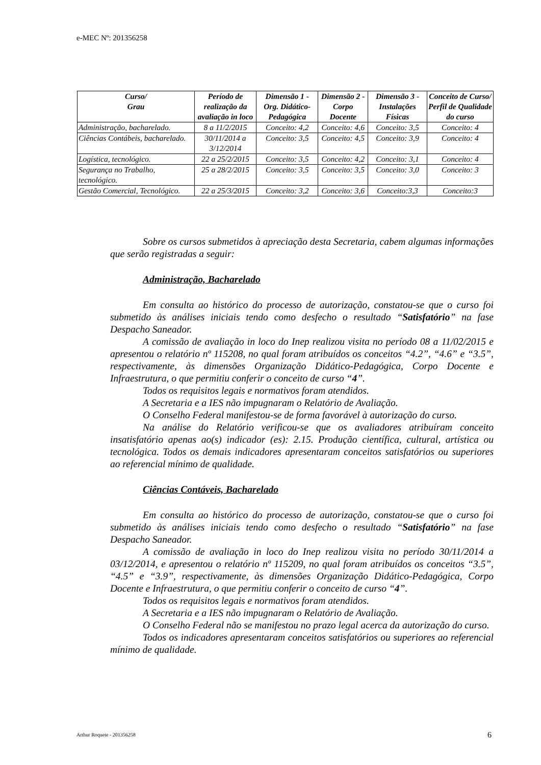e-MEC Nº: 201356258
| Curso/ Grau | Período de realização da avaliação in loco | Dimensão 1 - Org. Didático-Pedagógica | Dimensão 2 - Corpo Docente | Dimensão 3 - Instalações Físicas | Conceito de Curso/ Perfil de Qualidade do curso |
| --- | --- | --- | --- | --- | --- |
| Administração, bacharelado. | 8 a 11/2/2015 | Conceito: 4,2 | Conceito: 4,6 | Conceito: 3,5 | Conceito: 4 |
| Ciências Contábeis, bacharelado. | 30/11/2014 a 3/12/2014 | Conceito: 3,5 | Conceito: 4,5 | Conceito: 3,9 | Conceito: 4 |
| Logística, tecnológico. | 22 a 25/2/2015 | Conceito: 3,5 | Conceito: 4,2 | Conceito: 3,1 | Conceito: 4 |
| Segurança no Trabalho, tecnológico. | 25 a 28/2/2015 | Conceito: 3,5 | Conceito: 3,5 | Conceito: 3,0 | Conceito: 3 |
| Gestão Comercial, Tecnológico. | 22 a 25/3/2015 | Conceito: 3,2 | Conceito: 3,6 | Conceito:3,3 | Conceito:3 |
Sobre os cursos submetidos à apreciação desta Secretaria, cabem algumas informações que serão registradas a seguir:
Administração, Bacharelado
Em consulta ao histórico do processo de autorização, constatou-se que o curso foi submetido às análises iniciais tendo como desfecho o resultado “Satisfatório” na fase Despacho Saneador.
A comissão de avaliação in loco do Inep realizou visita no período 08 a 11/02/2015 e apresentou o relatório nº 115208, no qual foram atribuídos os conceitos “4.2”, “4.6” e “3.5”, respectivamente, às dimensões Organização Didático-Pedagógica, Corpo Docente e Infraestrutura, o que permitiu conferir o conceito de curso “4”.
Todos os requisitos legais e normativos foram atendidos.
A Secretaria e a IES não impugnaram o Relatório de Avaliação.
O Conselho Federal manifestou-se de forma favorável à autorização do curso.
Na análise do Relatório verificou-se que os avaliadores atribuíram conceito insatisfatório apenas ao(s) indicador (es): 2.15. Produção científica, cultural, artística ou tecnológica. Todos os demais indicadores apresentaram conceitos satisfatórios ou superiores ao referencial mínimo de qualidade.
Ciências Contáveis, Bacharelado
Em consulta ao histórico do processo de autorização, constatou-se que o curso foi submetido às análises iniciais tendo como desfecho o resultado “Satisfatório” na fase Despacho Saneador.
A comissão de avaliação in loco do Inep realizou visita no período 30/11/2014 a 03/12/2014, e apresentou o relatório nº 115209, no qual foram atribuídos os conceitos “3.5”, “4.5” e “3.9”, respectivamente, às dimensões Organização Didático-Pedagógica, Corpo Docente e Infraestrutura, o que permitiu conferir o conceito de curso “4”.
Todos os requisitos legais e normativos foram atendidos.
A Secretaria e a IES não impugnaram o Relatório de Avaliação.
O Conselho Federal não se manifestou no prazo legal acerca da autorização do curso.
Todos os indicadores apresentaram conceitos satisfatórios ou superiores ao referencial mínimo de qualidade.
Arthur Roquete - 201356258 6